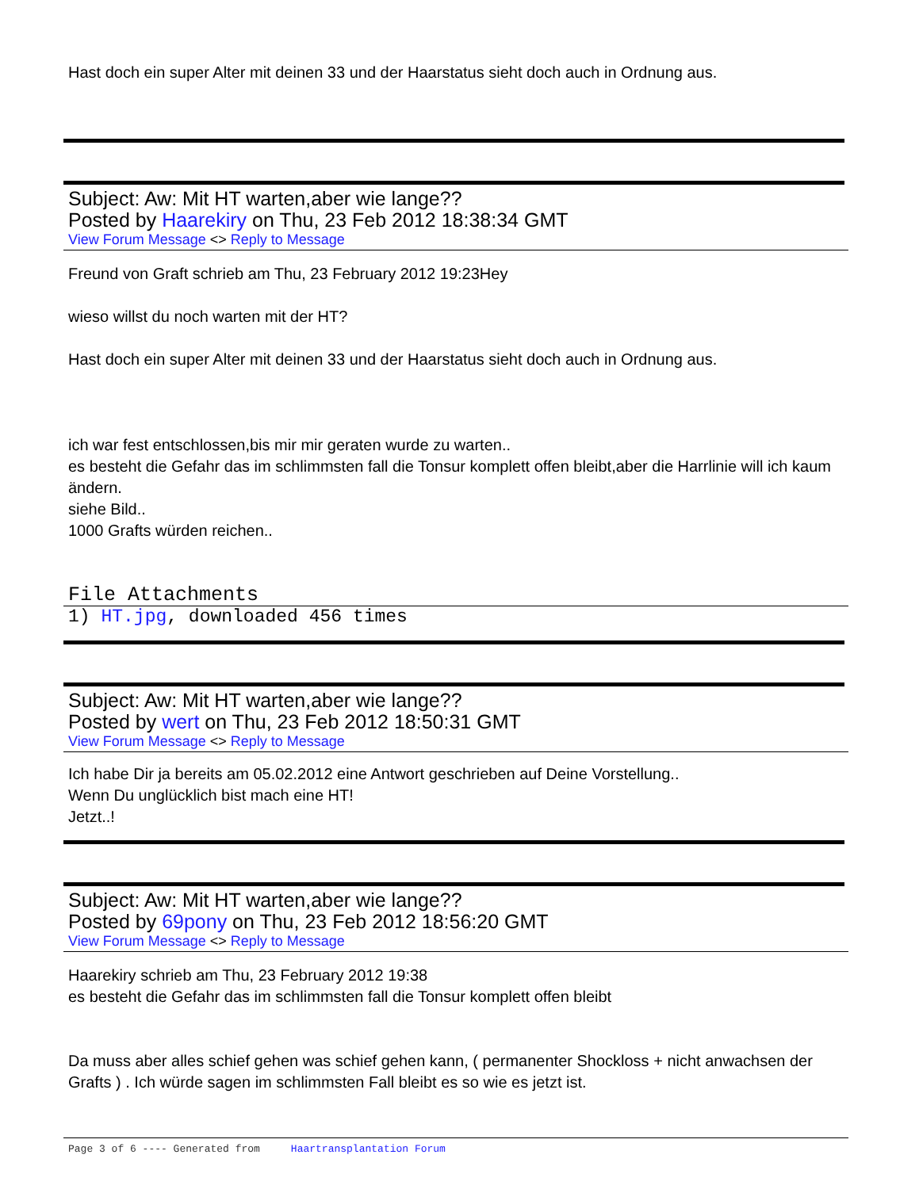Hast doch ein super Alter mit deinen 33 und der Haarstatus sieht doch auch in Ordnung aus.
Subject: Aw: Mit HT warten,aber wie lange??
Posted by Haarekiry on Thu, 23 Feb 2012 18:38:34 GMT
View Forum Message <> Reply to Message
Freund von Graft schrieb am Thu, 23 February 2012 19:23Hey
wieso willst du noch warten mit der HT?
Hast doch ein super Alter mit deinen 33 und der Haarstatus sieht doch auch in Ordnung aus.
ich war fest entschlossen,bis mir mir geraten wurde zu warten..
es besteht die Gefahr das im schlimmsten fall die Tonsur komplett offen bleibt,aber die Harrlinie will ich kaum ändern.
siehe Bild..
1000 Grafts würden reichen..
File Attachments
1) HT.jpg, downloaded 456 times
Subject: Aw: Mit HT warten,aber wie lange??
Posted by wert on Thu, 23 Feb 2012 18:50:31 GMT
View Forum Message <> Reply to Message
Ich habe Dir ja bereits am 05.02.2012 eine Antwort geschrieben auf Deine Vorstellung..
Wenn Du unglücklich bist mach eine HT!
Jetzt..!
Subject: Aw: Mit HT warten,aber wie lange??
Posted by 69pony on Thu, 23 Feb 2012 18:56:20 GMT
View Forum Message <> Reply to Message
Haarekiry schrieb am Thu, 23 February 2012 19:38
es besteht die Gefahr das im schlimmsten fall die Tonsur komplett offen bleibt
Da muss aber alles schief gehen was schief gehen kann, ( permanenter Shockloss + nicht anwachsen der Grafts ) . Ich würde sagen im schlimmsten Fall bleibt es so wie es jetzt ist.
Page 3 of 6 ---- Generated from Haartransplantation Forum